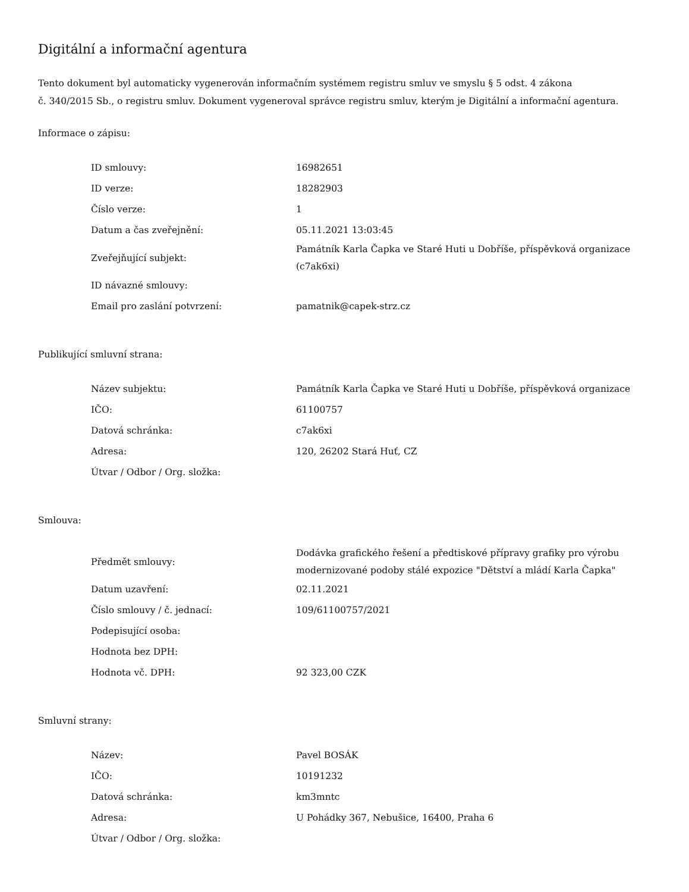Digitální a informační agentura
Tento dokument byl automaticky vygenerován informačním systémem registru smluv ve smyslu § 5 odst. 4 zákona
č. 340/2015 Sb., o registru smluv. Dokument vygeneroval správce registru smluv, kterým je Digitální a informační agentura.
Informace o zápisu:
| ID smlouvy: | 16982651 |
| ID verze: | 18282903 |
| Číslo verze: | 1 |
| Datum a čas zveřejnění: | 05.11.2021 13:03:45 |
| Zveřejňující subjekt: | Památník Karla Čapka ve Staré Huti u Dobříše, příspěvková organizace (c7ak6xi) |
| ID návazné smlouvy: | |
| Email pro zaslání potvrzení: | pamatnik@capek-strz.cz |
Publikující smluvní strana:
| Název subjektu: | Památník Karla Čapka ve Staré Huti u Dobříše, příspěvková organizace |
| IČO: | 61100757 |
| Datová schránka: | c7ak6xi |
| Adresa: | 120, 26202 Stará Huť, CZ |
| Útvar / Odbor / Org. složka: | |
Smlouva:
| Předmět smlouvy: | Dodávka grafického řešení a předtiskové přípravy grafiky pro výrobu modernizované podoby stálé expozice "Dětství a mládí Karla Čapka" |
| Datum uzavření: | 02.11.2021 |
| Číslo smlouvy / č. jednací: | 109/61100757/2021 |
| Podepisující osoba: | |
| Hodnota bez DPH: | |
| Hodnota vč. DPH: | 92 323,00 CZK |
Smluvní strany:
| Název: | Pavel BOSÁK |
| IČO: | 10191232 |
| Datová schránka: | km3mntc |
| Adresa: | U Pohádky 367, Nebušice, 16400, Praha 6 |
| Útvar / Odbor / Org. složka: | |